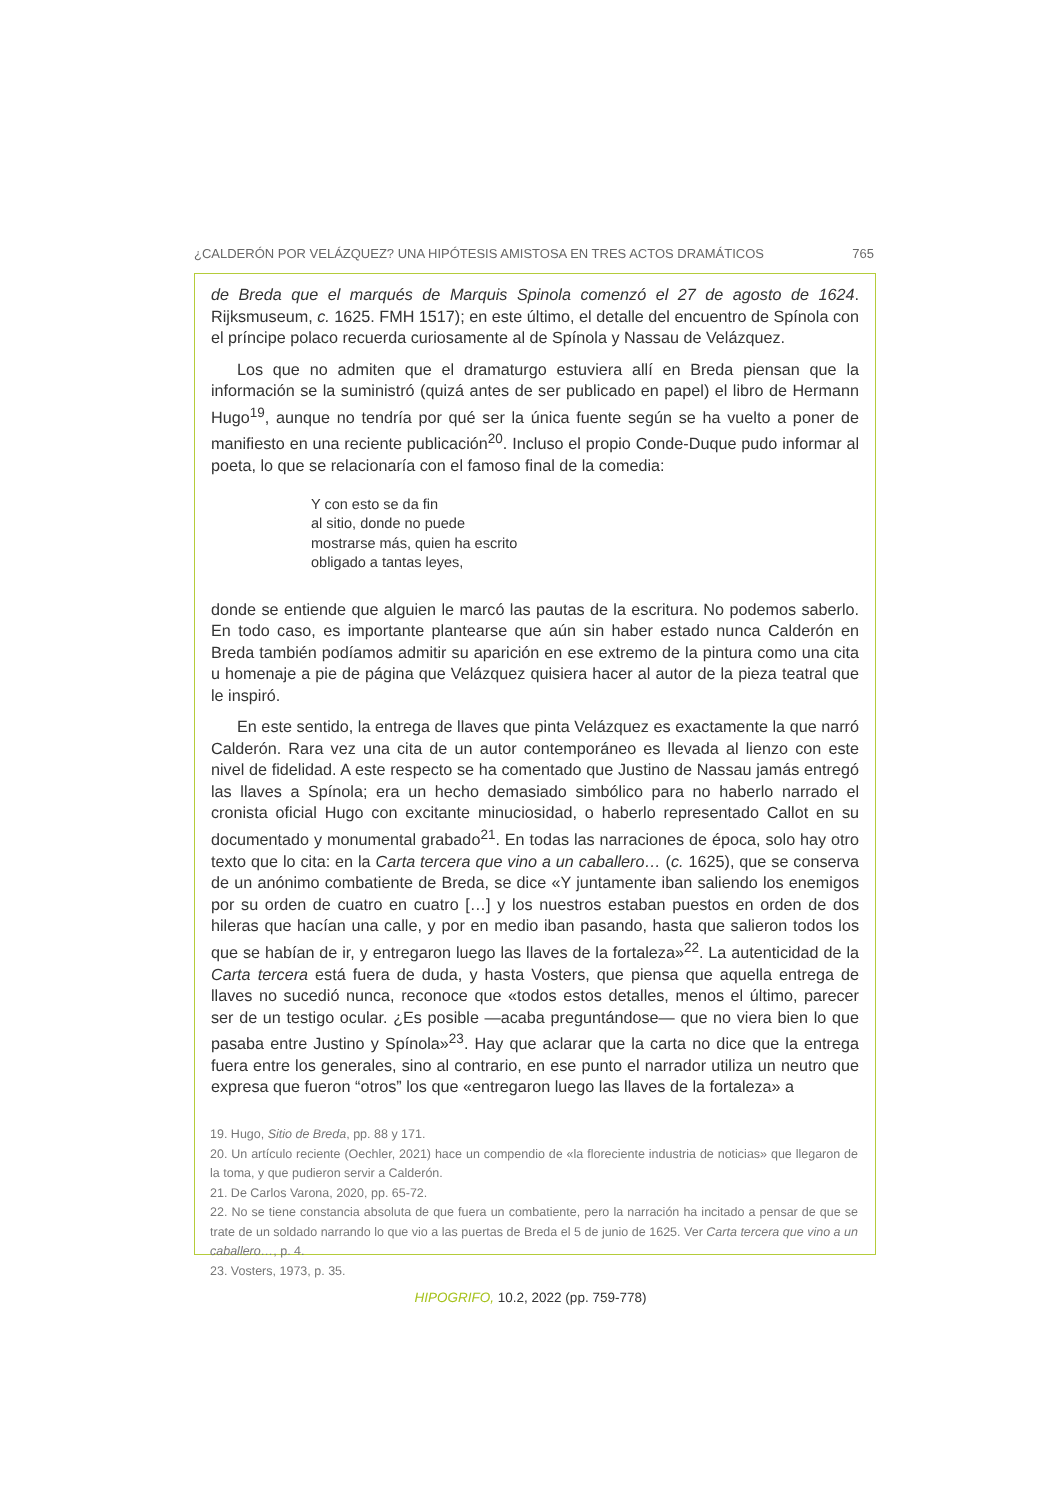¿CALDERÓN POR VELÁZQUEZ? UNA HIPÓTESIS AMISTOSA EN TRES ACTOS DRAMÁTICOS 765
de Breda que el marqués de Marquis Spinola comenzó el 27 de agosto de 1624. Rijksmuseum, c. 1625. FMH 1517); en este último, el detalle del encuentro de Spínola con el príncipe polaco recuerda curiosamente al de Spínola y Nassau de Velázquez.
Los que no admiten que el dramaturgo estuviera allí en Breda piensan que la información se la suministró (quizá antes de ser publicado en papel) el libro de Hermann Hugo<sup>19</sup>, aunque no tendría por qué ser la única fuente según se ha vuelto a poner de manifiesto en una reciente publicación<sup>20</sup>. Incluso el propio Conde-Duque pudo informar al poeta, lo que se relacionaría con el famoso final de la comedia:
Y con esto se da fin
al sitio, donde no puede
mostrarse más, quien ha escrito
obligado a tantas leyes,
donde se entiende que alguien le marcó las pautas de la escritura. No podemos saberlo. En todo caso, es importante plantearse que aún sin haber estado nunca Calderón en Breda también podíamos admitir su aparición en ese extremo de la pintura como una cita u homenaje a pie de página que Velázquez quisiera hacer al autor de la pieza teatral que le inspiró.
En este sentido, la entrega de llaves que pinta Velázquez es exactamente la que narró Calderón. Rara vez una cita de un autor contemporáneo es llevada al lienzo con este nivel de fidelidad. A este respecto se ha comentado que Justino de Nassau jamás entregó las llaves a Spínola; era un hecho demasiado simbólico para no haberlo narrado el cronista oficial Hugo con excitante minuciosidad, o haberlo representado Callot en su documentado y monumental grabado<sup>21</sup>. En todas las narraciones de época, solo hay otro texto que lo cita: en la Carta tercera que vino a un caballero… (c. 1625), que se conserva de un anónimo combatiente de Breda, se dice «Y juntamente iban saliendo los enemigos por su orden de cuatro en cuatro […] y los nuestros estaban puestos en orden de dos hileras que hacían una calle, y por en medio iban pasando, hasta que salieron todos los que se habían de ir, y entregaron luego las llaves de la fortaleza»<sup>22</sup>. La autenticidad de la Carta tercera está fuera de duda, y hasta Vosters, que piensa que aquella entrega de llaves no sucedió nunca, reconoce que «todos estos detalles, menos el último, parecer ser de un testigo ocular. ¿Es posible —acaba preguntándose— que no viera bien lo que pasaba entre Justino y Spínola»<sup>23</sup>. Hay que aclarar que la carta no dice que la entrega fuera entre los generales, sino al contrario, en ese punto el narrador utiliza un neutro que expresa que fueron “otros” los que «entregaron luego las llaves de la fortaleza» a
19. Hugo, Sitio de Breda, pp. 88 y 171.
20. Un artículo reciente (Oechler, 2021) hace un compendio de «la floreciente industria de noticias» que llegaron de la toma, y que pudieron servir a Calderón.
21. De Carlos Varona, 2020, pp. 65-72.
22. No se tiene constancia absoluta de que fuera un combatiente, pero la narración ha incitado a pensar de que se trate de un soldado narrando lo que vio a las puertas de Breda el 5 de junio de 1625. Ver Carta tercera que vino a un caballero…, p. 4.
23. Vosters, 1973, p. 35.
HIPOGRIFO, 10.2, 2022 (pp. 759-778)